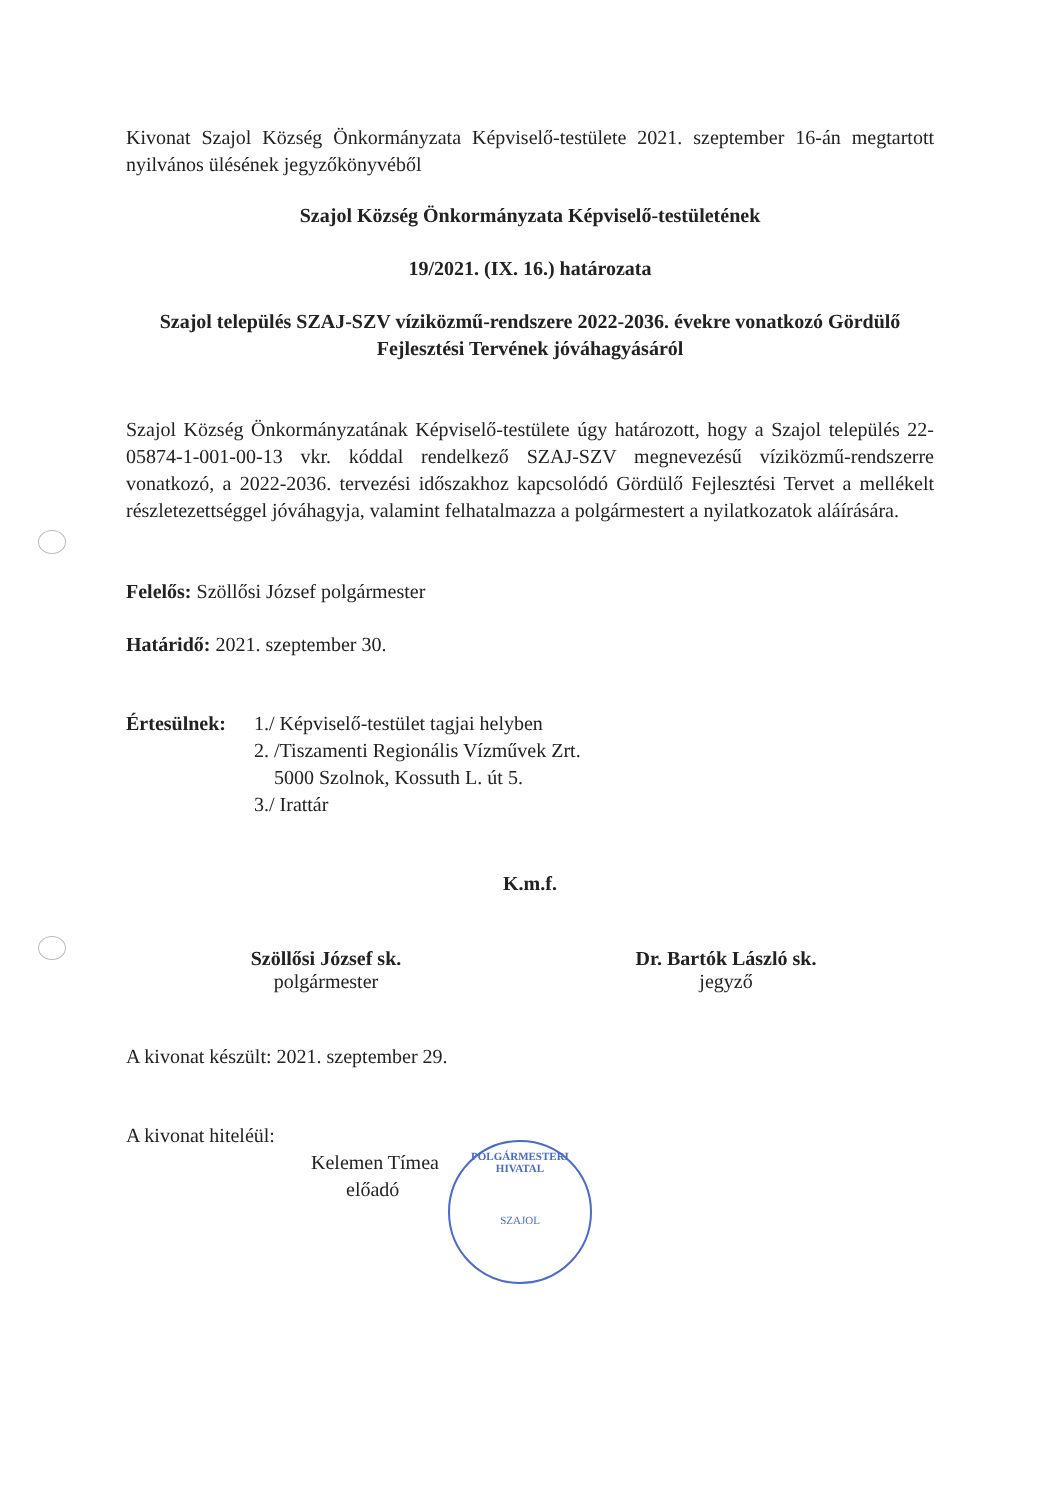POLGÁRMESTERI HIVATAL
SZAJOL
Kivonat Szajol Község Önkormányzata Képviselő-testülete 2021. szeptember 16-án megtartott nyilvános ülésének jegyzőkönyvéből
Szajol Község Önkormányzata Képviselő-testületének
19/2021. (IX. 16.) határozata
Szajol település SZAJ-SZV víziközmű-rendszere 2022-2036. évekre vonatkozó Gördülő Fejlesztési Tervének jóváhagyásáról
Szajol Község Önkormányzatának Képviselő-testülete úgy határozott, hogy a Szajol település 22-05874-1-001-00-13 vkr. kóddal rendelkező SZAJ-SZV megnevezésű víziközmű-rendszerre vonatkozó, a 2022-2036. tervezési időszakhoz kapcsolódó Gördülő Fejlesztési Tervet a mellékelt részletezettséggel jóváhagyja, valamint felhatalmazza a polgármestert a nyilatkozatok aláírására.
Felelős: Szöllősi József polgármester
Határidő: 2021. szeptember 30.
| Értesülnek: | 1./ Képviselő-testület tagjai helyben 2. /Tiszamenti Regionális Vízművek Zrt. 5000 Szolnok, Kossuth L. út 5. 3./ Irattár |
K.m.f.
Szöllősi József sk.
polgármester
Dr. Bartók László sk.
jegyző
A kivonat készült: 2021. szeptember 29.
A kivonat hiteléül:
Kelemen Tímea
előadó